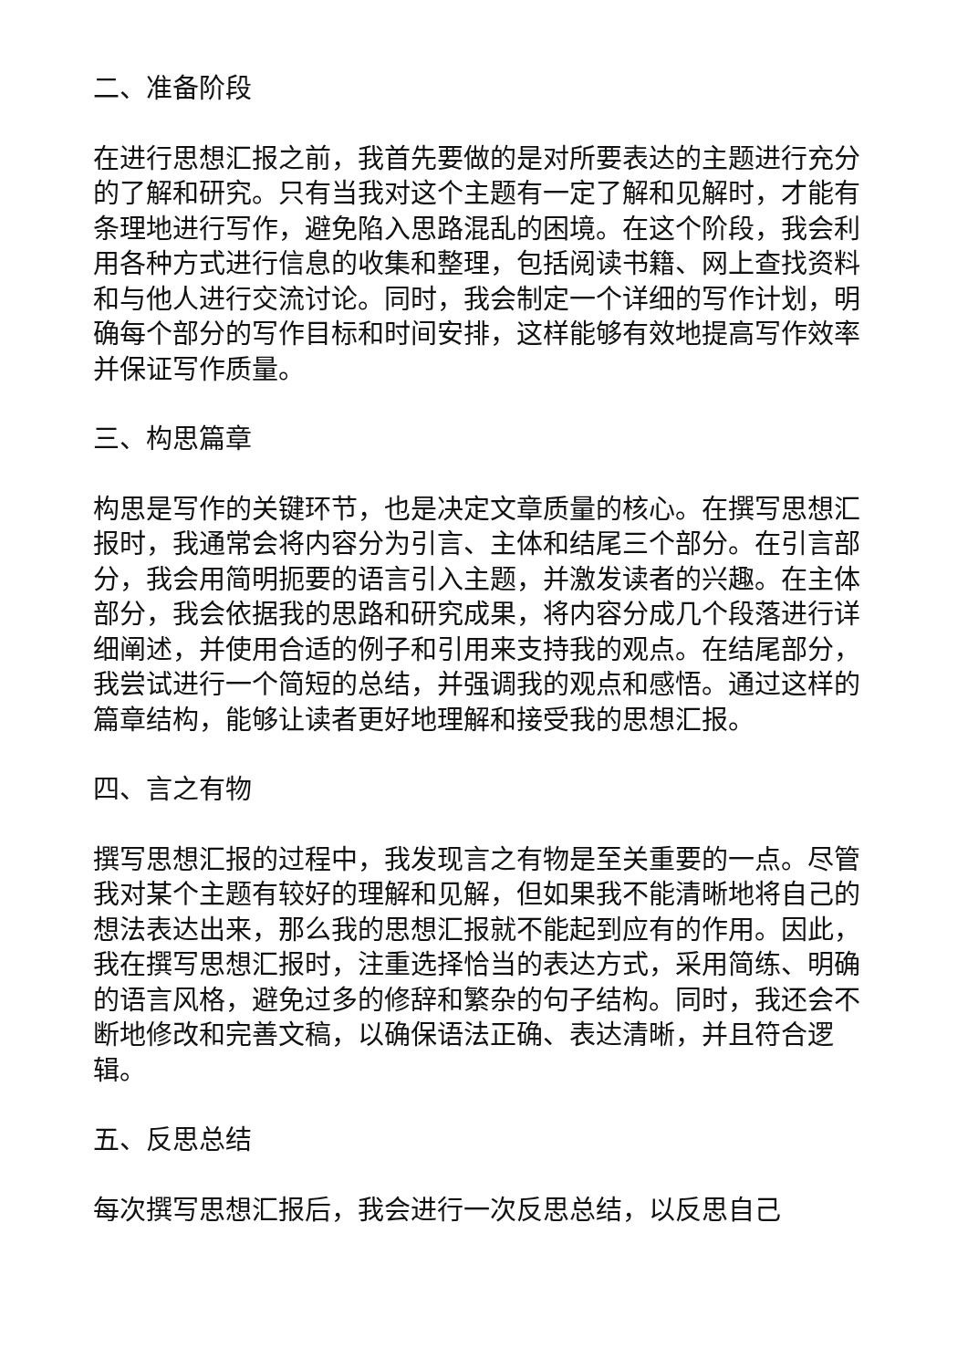二、准备阶段
在进行思想汇报之前，我首先要做的是对所要表达的主题进行充分的了解和研究。只有当我对这个主题有一定了解和见解时，才能有条理地进行写作，避免陷入思路混乱的困境。在这个阶段，我会利用各种方式进行信息的收集和整理，包括阅读书籍、网上查找资料和与他人进行交流讨论。同时，我会制定一个详细的写作计划，明确每个部分的写作目标和时间安排，这样能够有效地提高写作效率并保证写作质量。
三、构思篇章
构思是写作的关键环节，也是决定文章质量的核心。在撰写思想汇报时，我通常会将内容分为引言、主体和结尾三个部分。在引言部分，我会用简明扼要的语言引入主题，并激发读者的兴趣。在主体部分，我会依据我的思路和研究成果，将内容分成几个段落进行详细阐述，并使用合适的例子和引用来支持我的观点。在结尾部分，我尝试进行一个简短的总结，并强调我的观点和感悟。通过这样的篇章结构，能够让读者更好地理解和接受我的思想汇报。
四、言之有物
撰写思想汇报的过程中，我发现言之有物是至关重要的一点。尽管我对某个主题有较好的理解和见解，但如果我不能清晰地将自己的想法表达出来，那么我的思想汇报就不能起到应有的作用。因此，我在撰写思想汇报时，注重选择恰当的表达方式，采用简练、明确的语言风格，避免过多的修辞和繁杂的句子结构。同时，我还会不断地修改和完善文稿，以确保语法正确、表达清晰，并且符合逻辑。
五、反思总结
每次撰写思想汇报后，我会进行一次反思总结，以反思自己